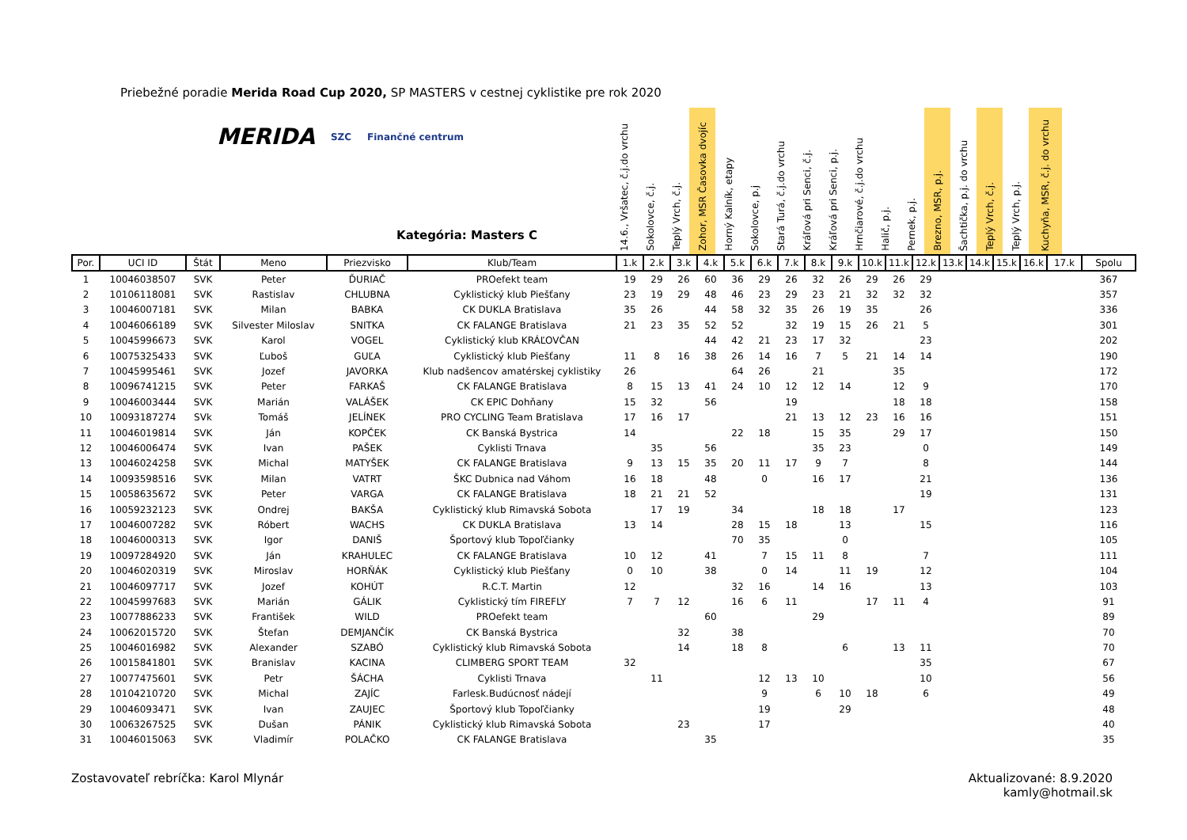Priebežné poradie Merida Road Cup 2020, SP MASTERS v cestnej cyklistike pre rok 2020
MERIDA SZC Finančné centrum
Kategória: Masters C
14.6., Vršatec, č.j.do vrchu
Sokolovce, č.j.
Teplý Vrch, č.j.
Zohor, MSR Časovka dvojíc
Horný Kalník, etapy
Sokolovce, p.j
Stará Turá, č.j.do vrchu
Kráľová pri Senci, č.j.
Kráľová pri Senci, p.j.
Hrnčiarové, č.j.do vrchu
Halič, p.j.
Pernek, p.j.
Brezno, MSR, p.j.
Šachtička, p.j. do vrchu
Teplý Vrch, č.j.
Teplý Vrch, p.j.
Kuchyňa, MSR, č.j. do vrchu
| Por. | UCI ID | Štát | Meno | Priezvisko | Klub/Team | 1.k | 2.k | 3.k | 4.k | 5.k | 6.k | 7.k | 8.k | 9.k | 10.k | 11.k | 12.k | 13.k | 14.k | 15.k | 16.k | 17.k | Spolu |
| --- | --- | --- | --- | --- | --- | --- | --- | --- | --- | --- | --- | --- | --- | --- | --- | --- | --- | --- | --- | --- | --- | --- | --- |
| 1 | 10046038507 | SVK | Peter | ĎURIAČ | PROefekt team | 19 | 29 | 26 | 60 | 36 | 29 | 26 | 32 | 26 | 29 | 26 | 29 | | | | | | 367 |
| 2 | 10106118081 | SVK | Rastislav | CHLUBNA | Cyklistický klub Piešťany | 23 | 19 | 29 | 48 | 46 | 23 | 29 | 23 | 21 | 32 | 32 | 32 | | | | | | 357 |
| 3 | 10046007181 | SVK | Milan | BABKA | CK DUKLA Bratislava | 35 | 26 | | 44 | 58 | 32 | 35 | 26 | 19 | 35 | | 26 | | | | | | 336 |
| 4 | 10046066189 | SVK | Silvester Miloslav | SNITKA | CK FALANGE Bratislava | 21 | 23 | 35 | 52 | 52 | | 32 | 19 | 15 | 26 | 21 | 5 | | | | | | 301 |
| 5 | 10045996673 | SVK | Karol | VOGEL | Cyklistický klub KRÁĽOVČAN | | | | 44 | 42 | 21 | 23 | 17 | 32 | | | 23 | | | | | | 202 |
| 6 | 10075325433 | SVK | Ľuboš | GUĽA | Cyklistický klub Piešťany | 11 | 8 | 16 | 38 | 26 | 14 | 16 | 7 | 5 | 21 | 14 | 14 | | | | | | 190 |
| 7 | 10045995461 | SVK | Jozef | JAVORKA | Klub nadšencov amatérskej cyklistiky | 26 | | | | 64 | 26 | | 21 | | | 35 | | | | | | | 172 |
| 8 | 10096741215 | SVK | Peter | FARKAŠ | CK FALANGE Bratislava | 8 | 15 | 13 | 41 | 24 | 10 | 12 | 12 | 14 | | 12 | 9 | | | | | | 170 |
| 9 | 10046003444 | SVK | Marián | VALÁŠEK | CK EPIC Dohňany | 15 | 32 | | 56 | | | 19 | | | | 18 | 18 | | | | | | 158 |
| 10 | 10093187274 | SVk | Tomáš | JELÍNEK | PRO CYCLING Team Bratislava | 17 | 16 | 17 | | | | 21 | 13 | 12 | 23 | 16 | 16 | | | | | | 151 |
| 11 | 10046019814 | SVK | Ján | KOPČEK | CK Banská Bystrica | 14 | | | | 22 | 18 | | 15 | 35 | | 29 | 17 | | | | | | 150 |
| 12 | 10046006474 | SVK | Ivan | PAŠEK | Cyklisti Trnava | | 35 | | 56 | | | | 35 | 23 | | | 0 | | | | | | 149 |
| 13 | 10046024258 | SVK | Michal | MATYŠEK | CK FALANGE Bratislava | 9 | 13 | 15 | 35 | 20 | 11 | 17 | 9 | 7 | | | 8 | | | | | | 144 |
| 14 | 10093598516 | SVK | Milan | VATRT | ŠKC Dubnica nad Váhom | 16 | 18 | | 48 | | 0 | | 16 | 17 | | | 21 | | | | | | 136 |
| 15 | 10058635672 | SVK | Peter | VARGA | CK FALANGE Bratislava | 18 | 21 | 21 | 52 | | | | | | | | 19 | | | | | | 131 |
| 16 | 10059232123 | SVK | Ondrej | BAKŠA | Cyklistický klub Rimavská Sobota | | 17 | 19 | | 34 | | | 18 | 18 | | 17 | | | | | | | 123 |
| 17 | 10046007282 | SVK | Róbert | WACHS | CK DUKLA Bratislava | 13 | 14 | | | 28 | 15 | 18 | | 13 | | | 15 | | | | | | 116 |
| 18 | 10046000313 | SVK | Igor | DANIŠ | Športový klub Topoľčianky | | | | | 70 | 35 | | | 0 | | | | | | | | | 105 |
| 19 | 10097284920 | SVK | Ján | KRAHULEC | CK FALANGE Bratislava | 10 | 12 | | 41 | | 7 | 15 | 11 | 8 | | | 7 | | | | | | 111 |
| 20 | 10046020319 | SVK | Miroslav | HORŇÁK | Cyklistický klub Piešťany | 0 | 10 | | 38 | | 0 | 14 | | 11 | 19 | | 12 | | | | | | 104 |
| 21 | 10046097717 | SVK | Jozef | KOHÚT | R.C.T. Martin | 12 | | | | 32 | 16 | | 14 | 16 | | | 13 | | | | | | 103 |
| 22 | 10045997683 | SVK | Marián | GÁLIK | Cyklistický tím FIREFLY | 7 | 7 | 12 | | 16 | 6 | 11 | | | 17 | 11 | 4 | | | | | | 91 |
| 23 | 10077886233 | SVK | František | WILD | PROefekt team | | | | 60 | | | | 29 | | | | | | | | | | 89 |
| 24 | 10062015720 | SVK | Štefan | DEMJANČÍK | CK Banská Bystrica | | | 32 | | 38 | | | | | | | | | | | | | 70 |
| 25 | 10046016982 | SVK | Alexander | SZABÓ | Cyklistický klub Rimavská Sobota | | | 14 | | 18 | 8 | | | 6 | | 13 | 11 | | | | | | 70 |
| 26 | 10015841801 | SVK | Branislav | KACINA | CLIMBERG SPORT TEAM | 32 | | | | | | | | | | | 35 | | | | | | 67 |
| 27 | 10077475601 | SVK | Petr | ŠÁCHA | Cyklisti Trnava | | 11 | | | | 12 | 13 | 10 | | | | 10 | | | | | | 56 |
| 28 | 10104210720 | SVK | Michal | ZAJÍC | Farlesk.Budúcnosť nádejí | | | | | | 9 | | 6 | 10 | 18 | | 6 | | | | | | 49 |
| 29 | 10046093471 | SVK | Ivan | ZAUJEC | Športový klub Topoľčianky | | | | | | 19 | | | 29 | | | | | | | | | 48 |
| 30 | 10063267525 | SVK | Dušan | PÁNIK | Cyklistický klub Rimavská Sobota | | | 23 | | | 17 | | | | | | | | | | | | 40 |
| 31 | 10046015063 | SVK | Vladimír | POLAČKO | CK FALANGE Bratislava | | | | 35 | | | | | | | | | | | | | | 35 |
Zostavovateľ rebríčka: Karol Mlynár
Aktualizované: 8.9.2020
kamly@hotmail.sk